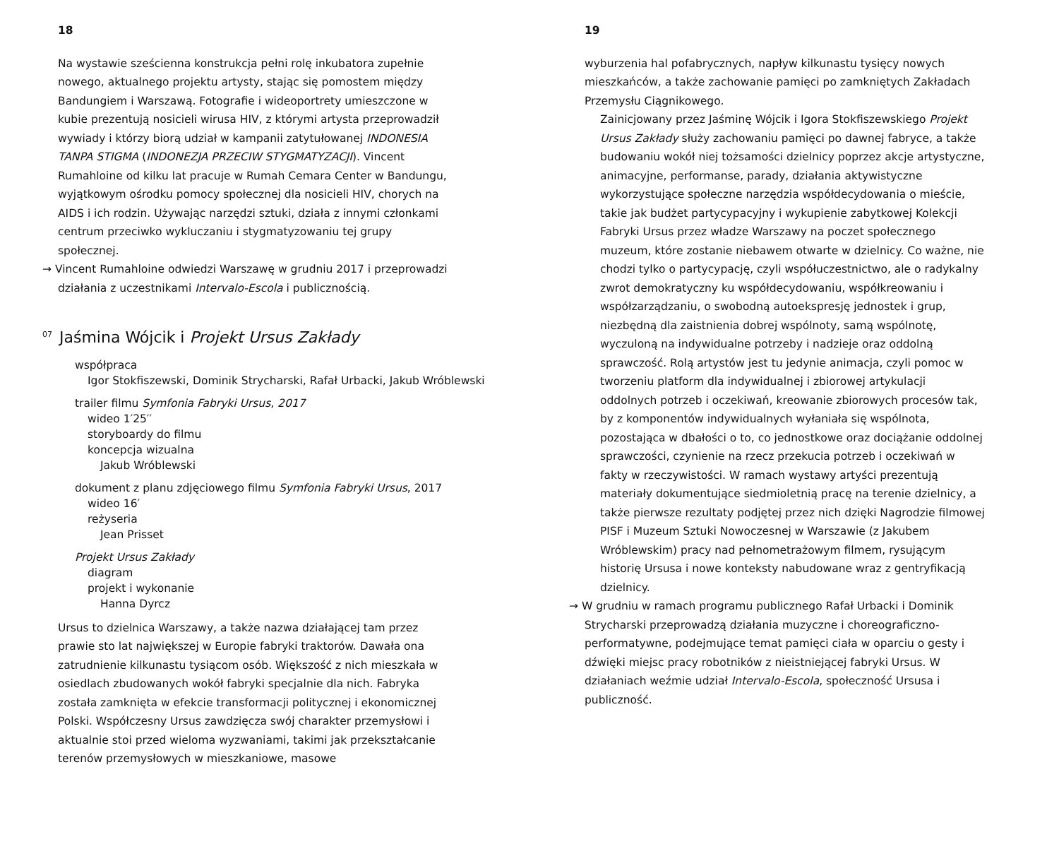18
Na wystawie sześcienna konstrukcja pełni rolę inkubatora zupełnie nowego, aktualnego projektu artysty, stając się pomostem między Bandungiem i Warszawą. Fotografie i wideoportrety umieszczone w kubie prezentują nosicieli wirusa HIV, z którymi artysta przeprowadził wywiady i którzy biorą udział w kampanii zatytułowanej INDONESIA TANPA STIGMA (INDONEZJA PRZECIW STYGMATYZACJI). Vincent Rumahloine od kilku lat pracuje w Rumah Cemara Center w Bandungu, wyjątkowym ośrodku pomocy społecznej dla nosicieli HIV, chorych na AIDS i ich rodzin. Używając narzędzi sztuki, działa z innymi członkami centrum przeciwko wykluczaniu i stygmatyzowaniu tej grupy społecznej.
→ Vincent Rumahloine odwiedzi Warszawę w grudniu 2017 i przeprowadzi działania z uczestnikami Intervalo-Escola i publicznością.
<sup>07</sup> Jaśmina Wójcik i Projekt Ursus Zakłady
współpraca
Igor Stokfiszewski, Dominik Strycharski, Rafał Urbacki, Jakub Wróblewski
trailer filmu Symfonia Fabryki Ursus, 2017
wideo 1′25′′
storyboardy do filmu
koncepcja wizualna
Jakub Wróblewski
dokument z planu zdjęciowego filmu Symfonia Fabryki Ursus, 2017
wideo 16′
reżyseria
Jean Prisset
Projekt Ursus Zakłady
diagram
projekt i wykonanie
Hanna Dyrcz
Ursus to dzielnica Warszawy, a także nazwa działającej tam przez prawie sto lat największej w Europie fabryki traktorów. Dawała ona zatrudnienie kilkunastu tysiącom osób. Większość z nich mieszkała w osiedlach zbudowanych wokół fabryki specjalnie dla nich. Fabryka została zamknięta w efekcie transformacji politycznej i ekonomicznej Polski. Współczesny Ursus zawdzięcza swój charakter przemysłowi i aktualnie stoi przed wieloma wyzwaniami, takimi jak przekształcanie terenów przemysłowych w mieszkaniowe, masowe
19
wyburzenia hal pofabrycznych, napływ kilkunastu tysięcy nowych mieszkańców, a także zachowanie pamięci po zamkniętych Zakładach Przemysłu Ciągnikowego.
Zainicjowany przez Jaśminę Wójcik i Igora Stokfiszewskiego Projekt Ursus Zakłady służy zachowaniu pamięci po dawnej fabryce, a także budowaniu wokół niej tożsamości dzielnicy poprzez akcje artystyczne, animacyjne, performanse, parady, działania aktywistyczne wykorzystujące społeczne narzędzia współdecydowania o mieście, takie jak budżet partycypacyjny i wykupienie zabytkowej Kolekcji Fabryki Ursus przez władze Warszawy na poczet społecznego muzeum, które zostanie niebawem otwarte w dzielnicy. Co ważne, nie chodzi tylko o partycypację, czyli współuczestnictwo, ale o radykalny zwrot demokratyczny ku współdecydowaniu, współkreowaniu i współzarządzaniu, o swobodną autoekspresję jednostek i grup, niezbędną dla zaistnienia dobrej wspólnoty, samą wspólnotę, wyczuloną na indywidualne potrzeby i nadzieje oraz oddolną sprawczość. Rolą artystów jest tu jedynie animacja, czyli pomoc w tworzeniu platform dla indywidualnej i zbiorowej artykulacji oddolnych potrzeb i oczekiwań, kreowanie zbiorowych procesów tak, by z komponentów indywidualnych wyłaniała się wspólnota, pozostająca w dbałości o to, co jednostkowe oraz dociążanie oddolnej sprawczości, czynienie na rzecz przekucia potrzeb i oczekiwań w fakty w rzeczywistości. W ramach wystawy artyści prezentują materiały dokumentujące siedmioletnią pracę na terenie dzielnicy, a także pierwsze rezultaty podjętej przez nich dzięki Nagrodzie filmowej PISF i Muzeum Sztuki Nowoczesnej w Warszawie (z Jakubem Wróblewskim) pracy nad pełnometrażowym filmem, rysującym historię Ursusa i nowe konteksty nabudowane wraz z gentryfikacją dzielnicy.
→ W grudniu w ramach programu publicznego Rafał Urbacki i Dominik Strycharski przeprowadzą działania muzyczne i choreograficzno-performatywne, podejmujące temat pamięci ciała w oparciu o gesty i dźwięki miejsc pracy robotników z nieistniejącej fabryki Ursus. W działaniach weźmie udział Intervalo-Escola, społeczność Ursusa i publiczność.